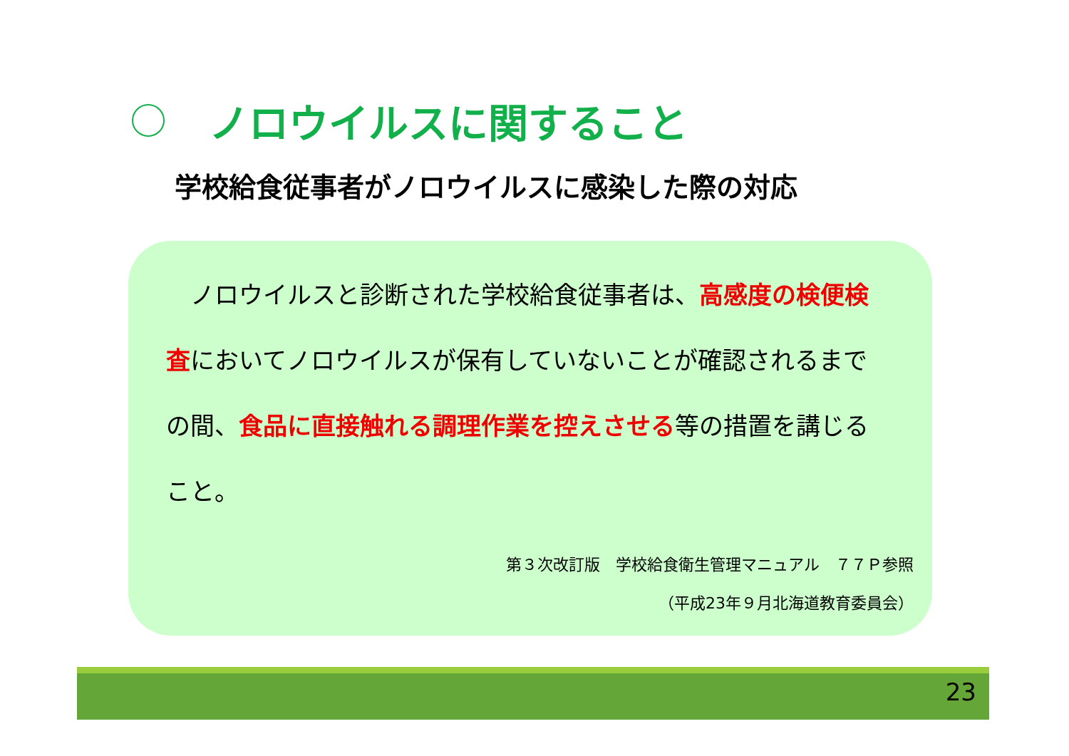ノロウイルスに関すること
学校給食従事者がノロウイルスに感染した際の対応
　ノロウイルスと診断された学校給食従事者は、高感度の検便検査においてノロウイルスが保有していないことが確認されるまでの間、食品に直接触れる調理作業を控えさせる等の措置を講じること。
第３次改訂版　学校給食衛生管理マニュアル　７７Ｐ参照
（平成23年９月北海道教育委員会）
23